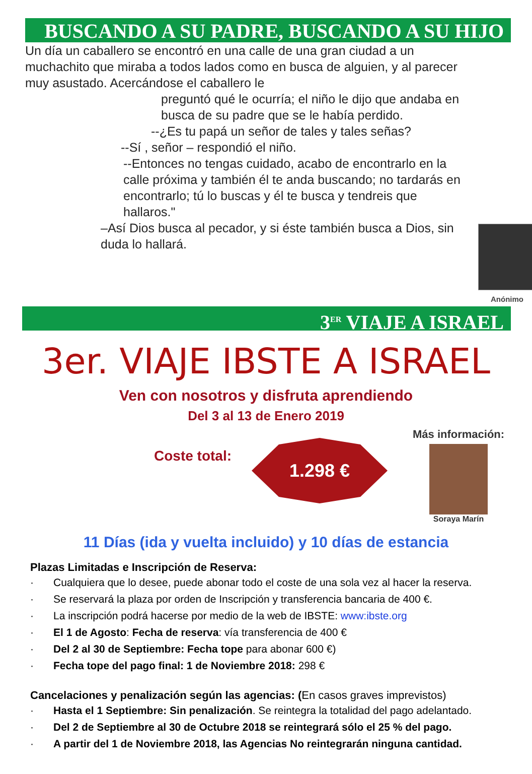BUSCANDO A SU PADRE, BUSCANDO A SU HIJO
Un día un caballero se encontró en una calle de una gran ciudad a un muchachito que miraba a todos lados como en busca de alguien, y al parecer muy asustado. Acercándose el caballero le
preguntó qué le ocurría; el niño le dijo que andaba en busca de su padre que se le había perdido.
--¿Es tu papá un señor de tales y tales señas?
--Sí , señor – respondió el niño.
--Entonces no tengas cuidado, acabo de encontrarlo en la calle próxima y también él te anda buscando; no tardarás en encontrarlo; tú lo buscas y él te busca y tendreis que hallaros."
–Así Dios busca al pecador, y si éste también busca a Dios, sin duda lo hallará.
Anónimo
3<sup>ER</sup> VIAJE A ISRAEL
3er. VIAJE IBSTE A ISRAEL
Ven con nosotros y disfruta aprendiendo
Del 3 al 13 de Enero 2019
Coste total:
1.298 €
Más información:
Soraya Marín
11 Días (ida y vuelta incluido) y 10 días de estancia
Plazas Limitadas e Inscripción de Reserva:
· Cualquiera que lo desee, puede abonar todo el coste de una sola vez al hacer la reserva.
· Se reservará la plaza por orden de Inscripción y transferencia bancaria de 400 €.
· La inscripción podrá hacerse por medio de la web de IBSTE: www:ibste.org
· El 1 de Agosto: Fecha de reserva: vía transferencia de 400 €
· Del 2 al 30 de Septiembre: Fecha tope para abonar 600 €)
· Fecha tope del pago final: 1 de Noviembre 2018: 298 €
Cancelaciones y penalización según las agencias: (En casos graves imprevistos)
· Hasta el 1 Septiembre: Sin penalización. Se reintegra la totalidad del pago adelantado.
· Del 2 de Septiembre al 30 de Octubre 2018 se reintegrará sólo el 25 % del pago.
· A partir del 1 de Noviembre 2018, las Agencias No reintegrarán ninguna cantidad.